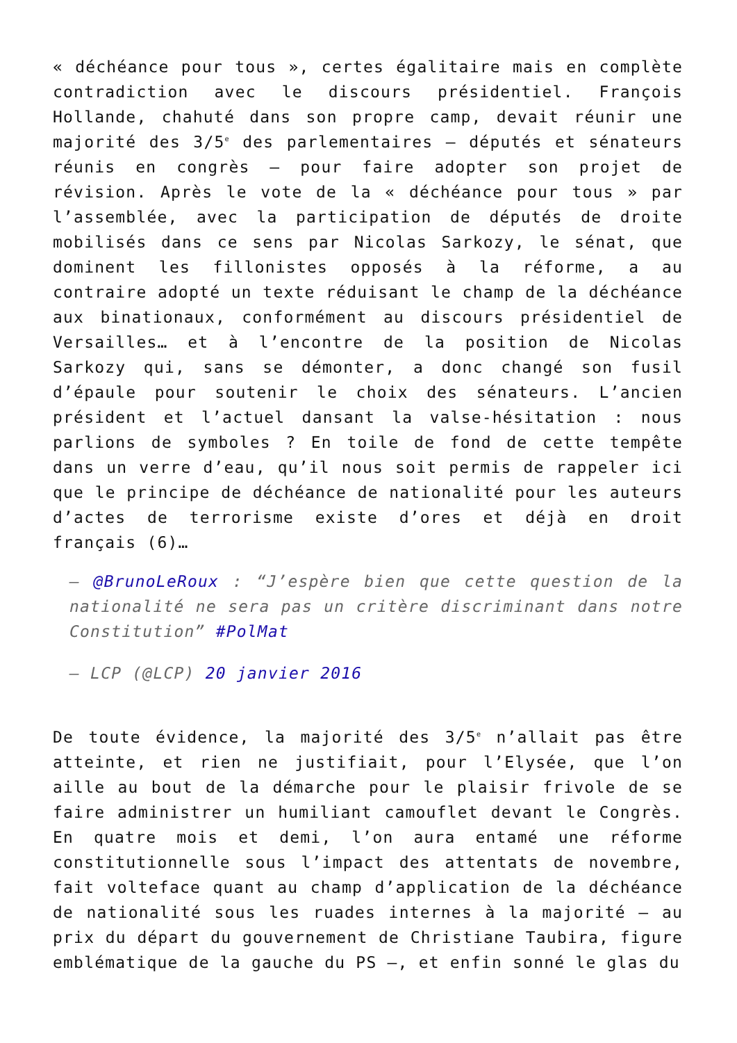« déchéance pour tous », certes égalitaire mais en complète contradiction avec le discours présidentiel. François Hollande, chahuté dans son propre camp, devait réunir une majorité des 3/5<sup>e</sup> des parlementaires – députés et sénateurs réunis en congrès – pour faire adopter son projet de révision. Après le vote de la « déchéance pour tous » par l’assemblée, avec la participation de députés de droite mobilisés dans ce sens par Nicolas Sarkozy, le sénat, que dominent les fillonistes opposés à la réforme, a au contraire adopté un texte réduisant le champ de la déchéance aux binationaux, conformément au discours présidentiel de Versailles… et à l’encontre de la position de Nicolas Sarkozy qui, sans se démonter, a donc changé son fusil d’épaule pour soutenir le choix des sénateurs. L’ancien président et l’actuel dansant la valse-hésitation : nous parlions de symboles ? En toile de fond de cette tempête dans un verre d’eau, qu’il nous soit permis de rappeler ici que le principe de déchéance de nationalité pour les auteurs d’actes de terrorisme existe d’ores et déjà en droit français (6)…
– @BrunoLeRoux : “J’espère bien que cette question de la nationalité ne sera pas un critère discriminant dans notre Constitution” #PolMat
— LCP (@LCP) 20 janvier 2016
De toute évidence, la majorité des 3/5<sup>e</sup> n’allait pas être atteinte, et rien ne justifiait, pour l’Elysée, que l’on aille au bout de la démarche pour le plaisir frivole de se faire administrer un humiliant camouflet devant le Congrès. En quatre mois et demi, l’on aura entamé une réforme constitutionnelle sous l’impact des attentats de novembre, fait volteface quant au champ d’application de la déchéance de nationalité sous les ruades internes à la majorité – au prix du départ du gouvernement de Christiane Taubira, figure emblématique de la gauche du PS –, et enfin sonné le glas du